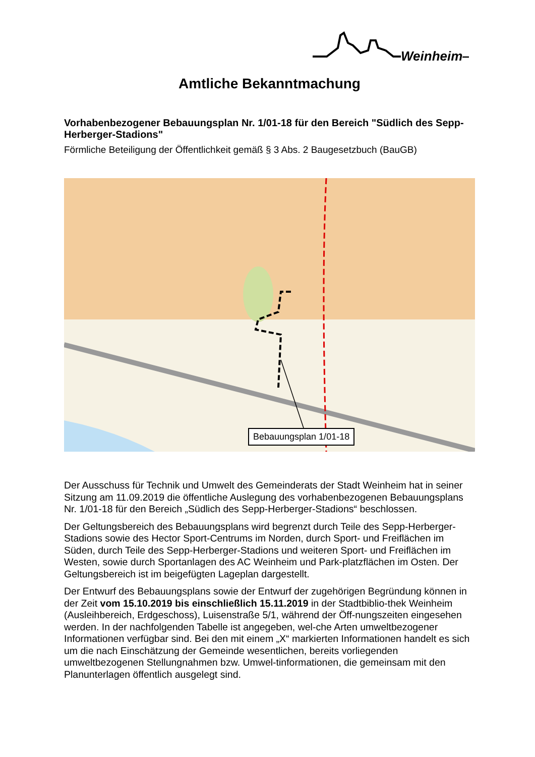Weinheim—
Amtliche Bekanntmachung
Vorhabenbezogener Bebauungsplan Nr. 1/01-18 für den Bereich "Südlich des Sepp-Herberger-Stadions"
Förmliche Beteiligung der Öffentlichkeit gemäß § 3 Abs. 2 Baugesetzbuch (BauGB)
Bebauungsplan 1/01-18
Der Ausschuss für Technik und Umwelt des Gemeinderats der Stadt Weinheim hat in seiner Sitzung am 11.09.2019 die öffentliche Auslegung des vorhabenbezogenen Bebauungsplans Nr. 1/01-18 für den Bereich „Südlich des Sepp-Herberger-Stadions“ beschlossen.
Der Geltungsbereich des Bebauungsplans wird begrenzt durch Teile des Sepp-Herberger-Stadions sowie des Hector Sport-Centrums im Norden, durch Sport- und Freiflächen im Süden, durch Teile des Sepp-Herberger-Stadions und weiteren Sport- und Freiflächen im Westen, sowie durch Sportanlagen des AC Weinheim und Park-platzflächen im Osten. Der Geltungsbereich ist im beigefügten Lageplan dargestellt.
Der Entwurf des Bebauungsplans sowie der Entwurf der zugehörigen Begründung können in der Zeit vom 15.10.2019 bis einschließlich 15.11.2019 in der Stadtbiblio-thek Weinheim (Ausleihbereich, Erdgeschoss), Luisenstraße 5/1, während der Öff-nungszeiten eingesehen werden. In der nachfolgenden Tabelle ist angegeben, wel-che Arten umweltbezogener Informationen verfügbar sind. Bei den mit einem „X“ markierten Informationen handelt es sich um die nach Einschätzung der Gemeinde wesentlichen, bereits vorliegenden umweltbezogenen Stellungnahmen bzw. Umwel-tinformationen, die gemeinsam mit den Planunterlagen öffentlich ausgelegt sind.